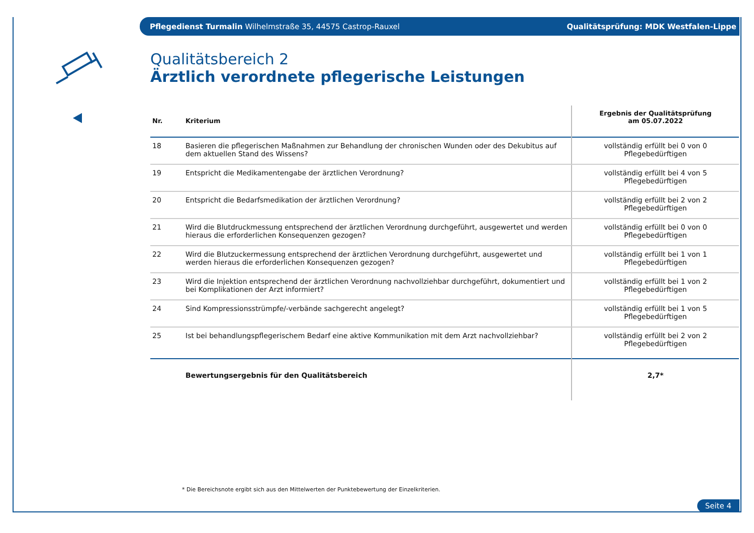Pflegedienst Turmalin Wilhelmstraße 35, 44575 Castrop-Rauxel Qualitätsprüfung: MDK Westfalen-Lippe
Qualitätsbereich 2
Ärztlich verordnete pflegerische Leistungen
| Nr. | Kriterium | Ergebnis der Qualitätsprüfung am 05.07.2022 |
| --- | --- | --- |
| 18 | Basieren die pflegerischen Maßnahmen zur Behandlung der chronischen Wunden oder des Dekubitus auf dem aktuellen Stand des Wissens? | vollständig erfüllt bei 0 von 0 Pflegebedürftigen |
| 19 | Entspricht die Medikamentengabe der ärztlichen Verordnung? | vollständig erfüllt bei 4 von 5 Pflegebedürftigen |
| 20 | Entspricht die Bedarfsmedikation der ärztlichen Verordnung? | vollständig erfüllt bei 2 von 2 Pflegebedürftigen |
| 21 | Wird die Blutdruckmessung entsprechend der ärztlichen Verordnung durchgeführt, ausgewertet und werden hieraus die erforderlichen Konsequenzen gezogen? | vollständig erfüllt bei 0 von 0 Pflegebedürftigen |
| 22 | Wird die Blutzuckermessung entsprechend der ärztlichen Verordnung durchgeführt, ausgewertet und werden hieraus die erforderlichen Konsequenzen gezogen? | vollständig erfüllt bei 1 von 1 Pflegebedürftigen |
| 23 | Wird die Injektion entsprechend der ärztlichen Verordnung nachvollziehbar durchgeführt, dokumentiert und bei Komplikationen der Arzt informiert? | vollständig erfüllt bei 1 von 2 Pflegebedürftigen |
| 24 | Sind Kompressionsstrümpfe/-verbände sachgerecht angelegt? | vollständig erfüllt bei 1 von 5 Pflegebedürftigen |
| 25 | Ist bei behandlungspflegerischem Bedarf eine aktive Kommunikation mit dem Arzt nachvollziehbar? | vollständig erfüllt bei 2 von 2 Pflegebedürftigen |
| | Bewertungsergebnis für den Qualitätsbereich | 2,7* |
* Die Bereichsnote ergibt sich aus den Mittelwerten der Punktebewertung der Einzelkriterien.
Seite 4